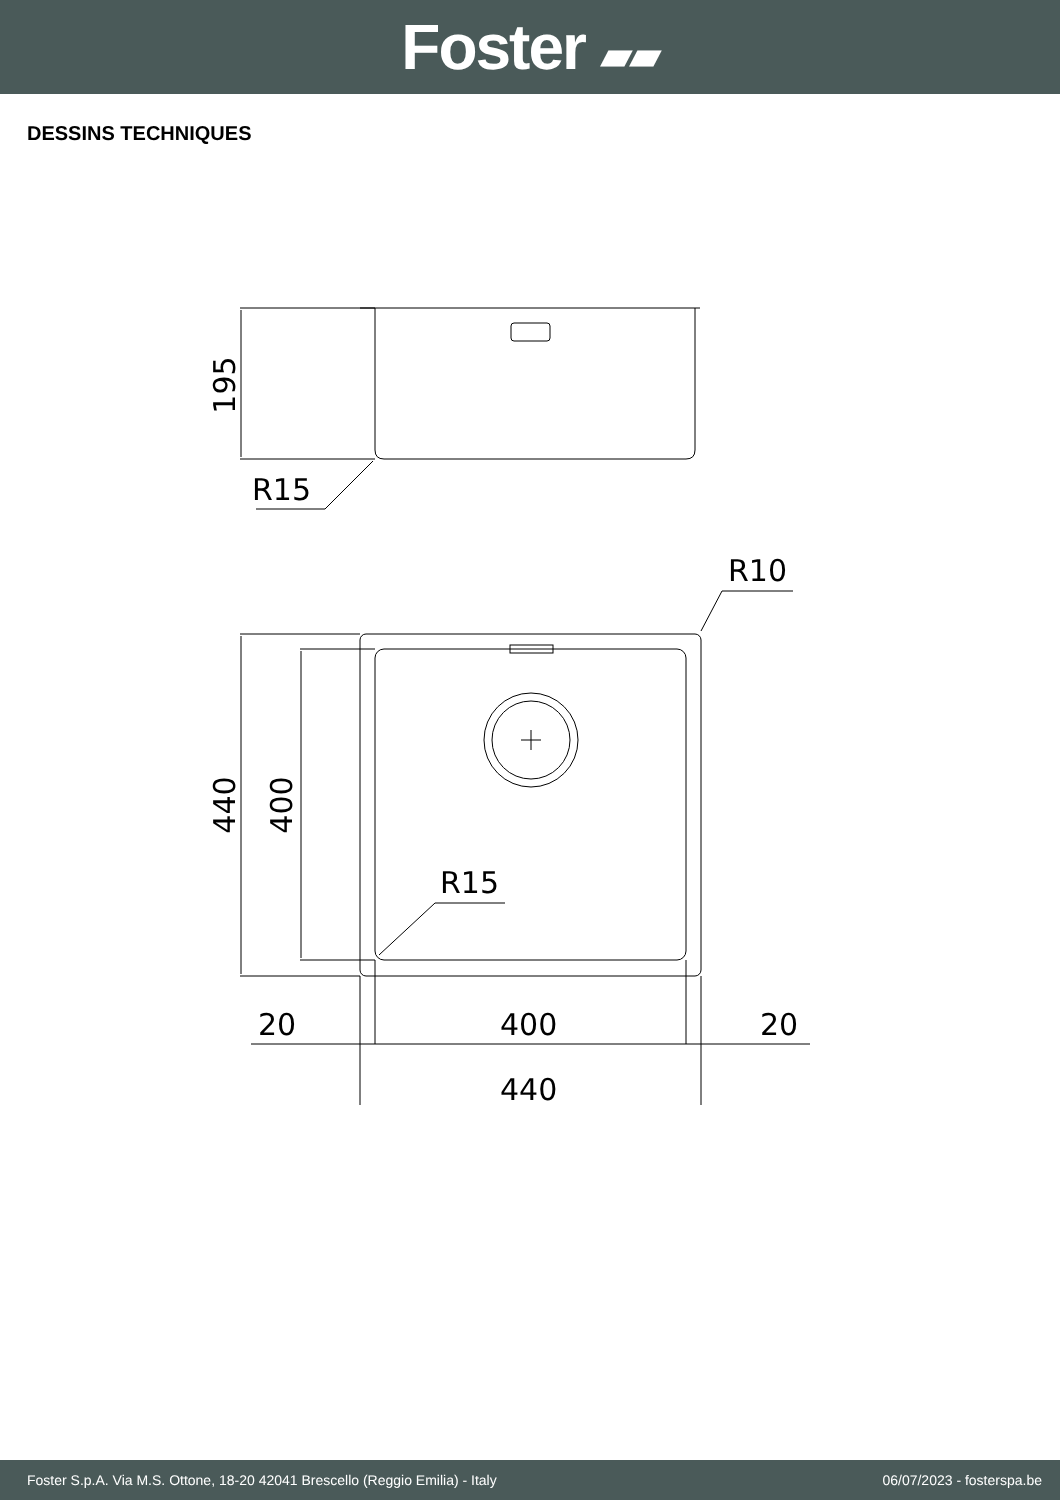Foster ▰▰
DESSINS TECHNIQUES
195
R15
440
400
R10
R15
20
400
20
440
Foster S.p.A. Via M.S. Ottone, 18-20 42041 Brescello (Reggio Emilia) - Italy 06/07/2023 - fosterspa.be